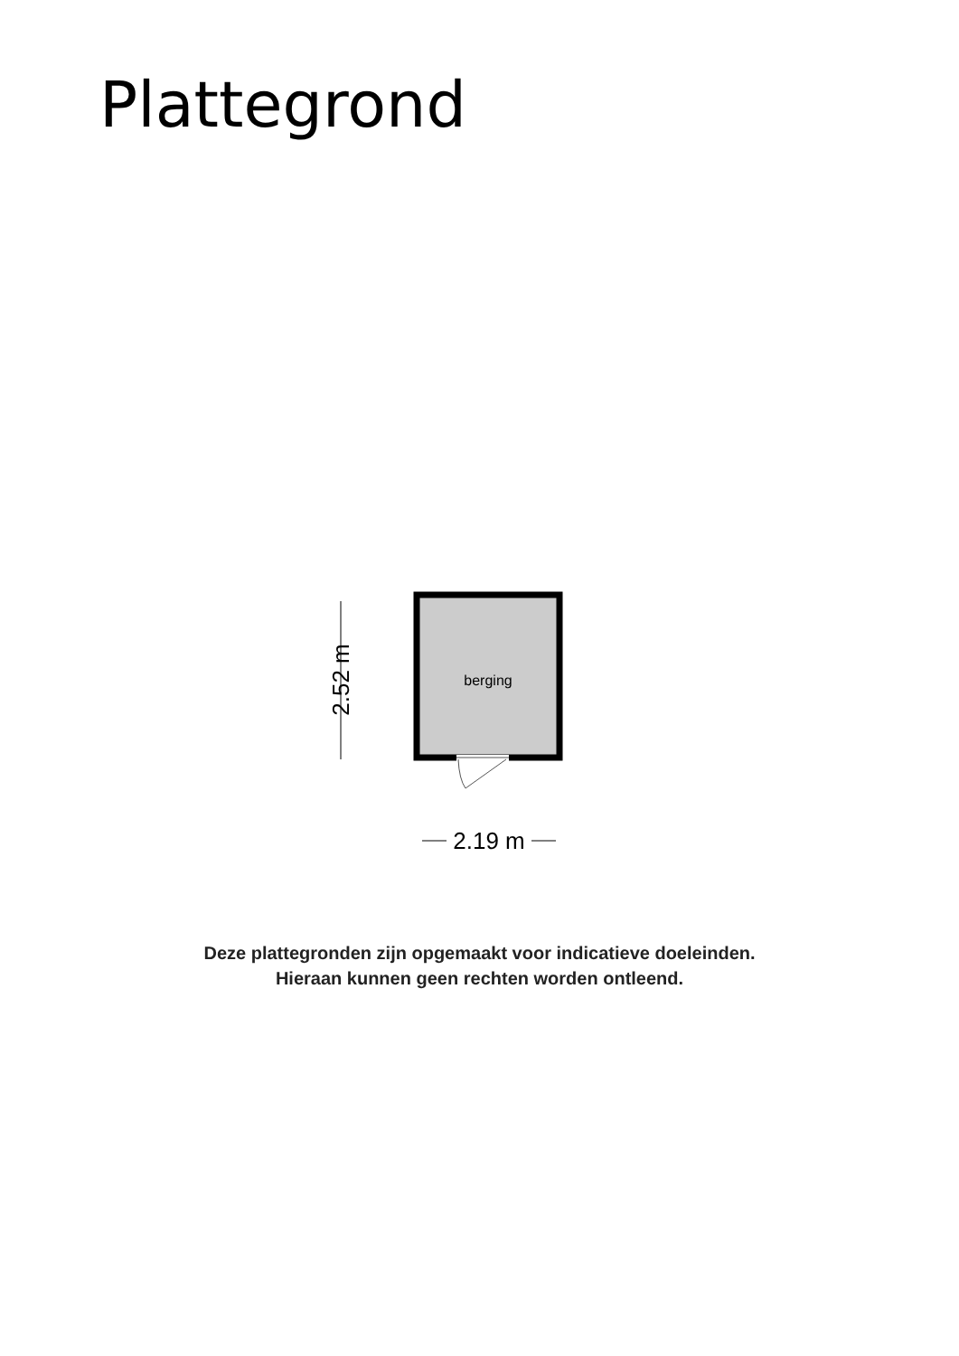Plattegrond
2.52 m
2.19 m
berging
Deze plattegronden zijn opgemaakt voor indicatieve doeleinden.
Hieraan kunnen geen rechten worden ontleend.